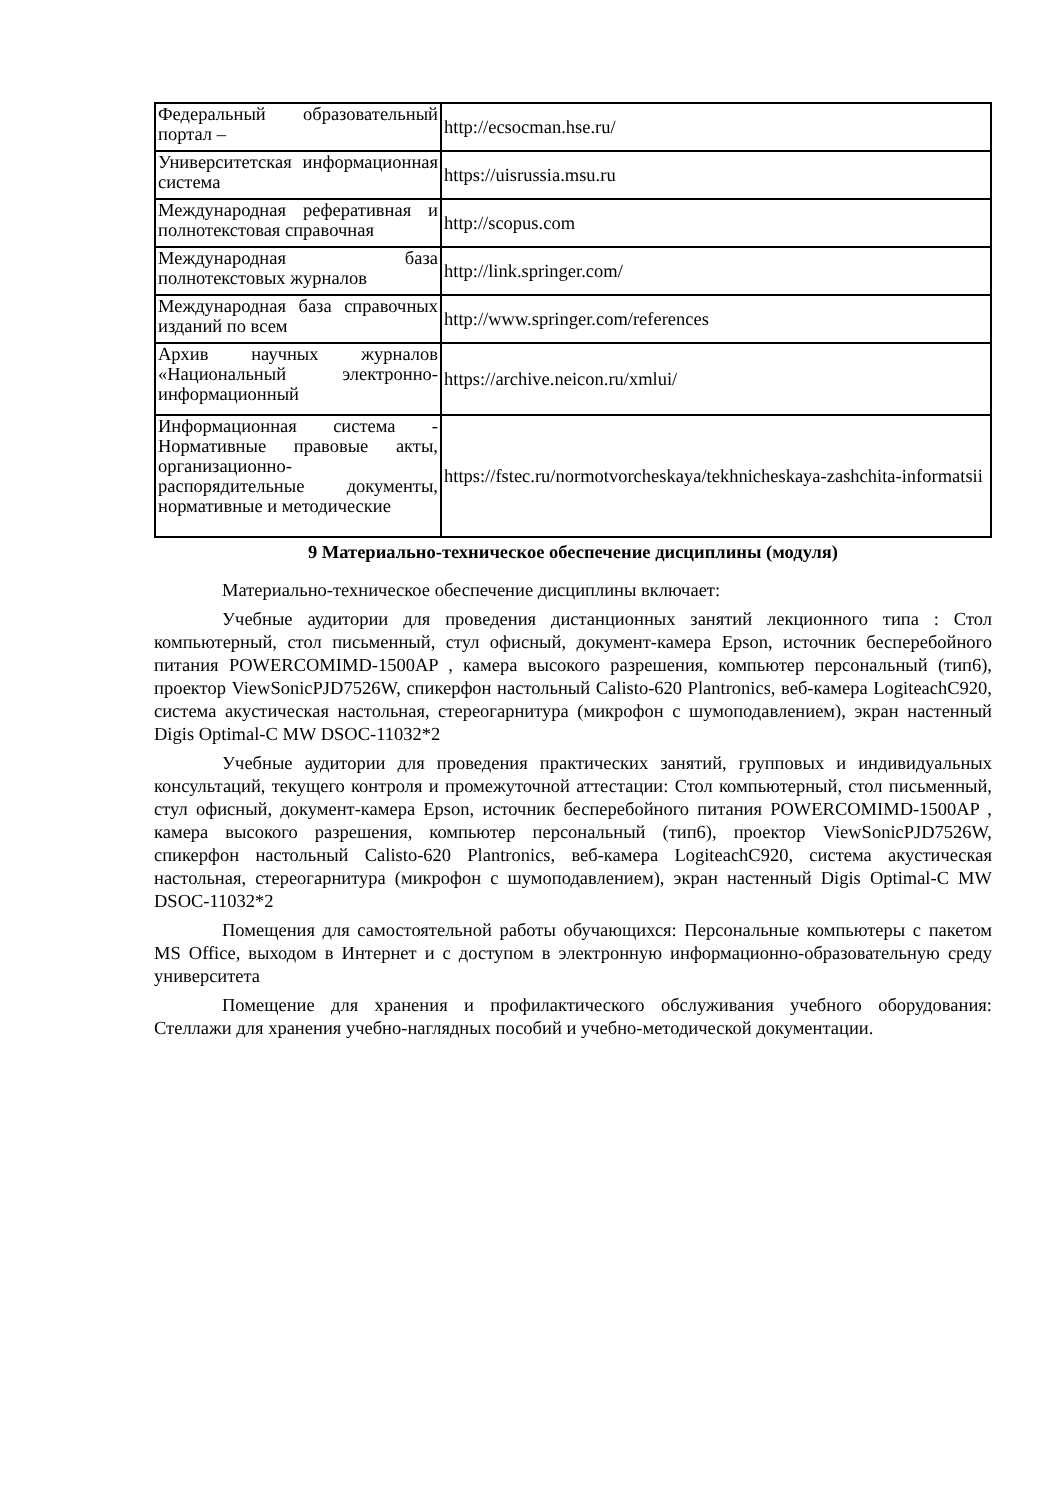| Федеральный образовательный портал – | http://ecsocman.hse.ru/ |
| Университетская информационная система | https://uisrussia.msu.ru |
| Международная реферативная и полнотекстовая справочная | http://scopus.com |
| Международная база полнотекстовых журналов | http://link.springer.com/ |
| Международная база справочных изданий по всем | http://www.springer.com/references |
| Архив научных журналов «Национальный электронно-информационный | https://archive.neicon.ru/xmlui/ |
| Информационная система - Нормативные правовые акты, организационно-распорядительные документы, нормативные и методические | https://fstec.ru/normotvorcheskaya/tekhnicheskaya-zashchita-informatsii |
9 Материально-техническое обеспечение дисциплины (модуля)
Материально-техническое обеспечение дисциплины включает:
Учебные аудитории для проведения дистанционных занятий лекционного типа : Стол компьютерный, стол письменный, стул офисный, документ-камера Epson, источник бесперебойного питания POWERCOMIMD-1500AP , камера высокого разрешения, компьютер персональный (тип6), проектор ViewSonicPJD7526W, спикерфон настольный Calisto-620 Plantronics, веб-камера LogiteachC920, система акустическая настольная, стереогарнитура (микрофон с шумоподавлением), экран настенный Digis Optimal-C MW DSOC-11032*2
Учебные аудитории для проведения практических занятий, групповых и индивидуальных консультаций, текущего контроля и промежуточной аттестации: Стол компьютерный, стол письменный, стул офисный, документ-камера Epson, источник бесперебойного питания POWERCOMIMD-1500AP , камера высокого разрешения, компьютер персональный (тип6), проектор ViewSonicPJD7526W, спикерфон настольный Calisto-620 Plantronics, веб-камера LogiteachC920, система акустическая настольная, стереогарнитура (микрофон с шумоподавлением), экран настенный Digis Optimal-C MW DSOC-11032*2
Помещения для самостоятельной работы обучающихся: Персональные компьютеры с пакетом MS Office, выходом в Интернет и с доступом в электронную информационно-образовательную среду университета
Помещение для хранения и профилактического обслуживания учебного оборудования: Стеллажи для хранения учебно-наглядных пособий и учебно-методической документации.